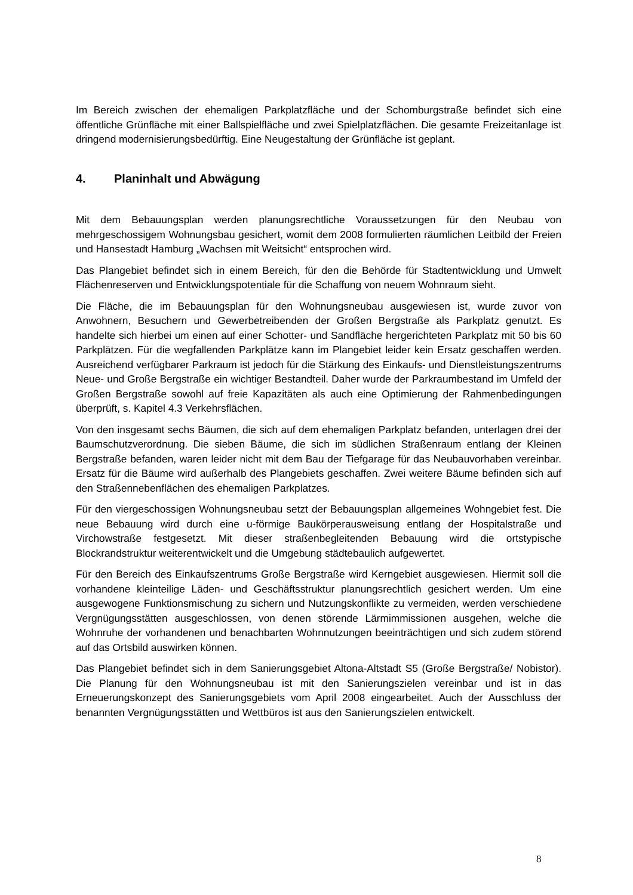Im Bereich zwischen der ehemaligen Parkplatzfläche und der Schomburgstraße befindet sich eine öffentliche Grünfläche mit einer Ballspielfläche und zwei Spielplatzflächen. Die gesamte Freizeitanlage ist dringend modernisierungsbedürftig. Eine Neugestaltung der Grünfläche ist geplant.
4. Planinhalt und Abwägung
Mit dem Bebauungsplan werden planungsrechtliche Voraussetzungen für den Neubau von mehrgeschossigem Wohnungsbau gesichert, womit dem 2008 formulierten räumlichen Leitbild der Freien und Hansestadt Hamburg „Wachsen mit Weitsicht“ entsprochen wird.
Das Plangebiet befindet sich in einem Bereich, für den die Behörde für Stadtentwicklung und Umwelt Flächenreserven und Entwicklungspotentiale für die Schaffung von neuem Wohnraum sieht.
Die Fläche, die im Bebauungsplan für den Wohnungsneubau ausgewiesen ist, wurde zuvor von Anwohnern, Besuchern und Gewerbetreibenden der Großen Bergstraße als Parkplatz genutzt. Es handelte sich hierbei um einen auf einer Schotter- und Sandfläche hergerichteten Parkplatz mit 50 bis 60 Parkplätzen. Für die wegfallenden Parkplätze kann im Plangebiet leider kein Ersatz geschaffen werden. Ausreichend verfügbarer Parkraum ist jedoch für die Stärkung des Einkaufs- und Dienstleistungszentrums Neue- und Große Bergstraße ein wichtiger Bestandteil. Daher wurde der Parkraumbestand im Umfeld der Großen Bergstraße sowohl auf freie Kapazitäten als auch eine Optimierung der Rahmenbedingungen überprüft, s. Kapitel 4.3 Verkehrsflächen.
Von den insgesamt sechs Bäumen, die sich auf dem ehemaligen Parkplatz befanden, unterlagen drei der Baumschutzverordnung. Die sieben Bäume, die sich im südlichen Straßenraum entlang der Kleinen Bergstraße befanden, waren leider nicht mit dem Bau der Tiefgarage für das Neubauvorhaben vereinbar. Ersatz für die Bäume wird außerhalb des Plangebiets geschaffen. Zwei weitere Bäume befinden sich auf den Straßennebenflächen des ehemaligen Parkplatzes.
Für den viergeschossigen Wohnungsneubau setzt der Bebauungsplan allgemeines Wohngebiet fest. Die neue Bebauung wird durch eine u-förmige Baukörperausweisung entlang der Hospitalstraße und Virchowstraße festgesetzt. Mit dieser straßenbegleitenden Bebauung wird die ortstypische Blockrandstruktur weiterentwickelt und die Umgebung städtebaulich aufgewertet.
Für den Bereich des Einkaufszentrums Große Bergstraße wird Kerngebiet ausgewiesen. Hiermit soll die vorhandene kleinteilige Läden- und Geschäftsstruktur planungsrechtlich gesichert werden. Um eine ausgewogene Funktionsmischung zu sichern und Nutzungskonflikte zu vermeiden, werden verschiedene Vergnügungsstätten ausgeschlossen, von denen störende Lärmimmissionen ausgehen, welche die Wohnruhe der vorhandenen und benachbarten Wohnnutzungen beeinträchtigen und sich zudem störend auf das Ortsbild auswirken können.
Das Plangebiet befindet sich in dem Sanierungsgebiet Altona-Altstadt S5 (Große Bergstraße/ Nobistor). Die Planung für den Wohnungsneubau ist mit den Sanierungszielen vereinbar und ist in das Erneuerungskonzept des Sanierungsgebiets vom April 2008 eingearbeitet. Auch der Ausschluss der benannten Vergnügungsstätten und Wettbüros ist aus den Sanierungszielen entwickelt.
8